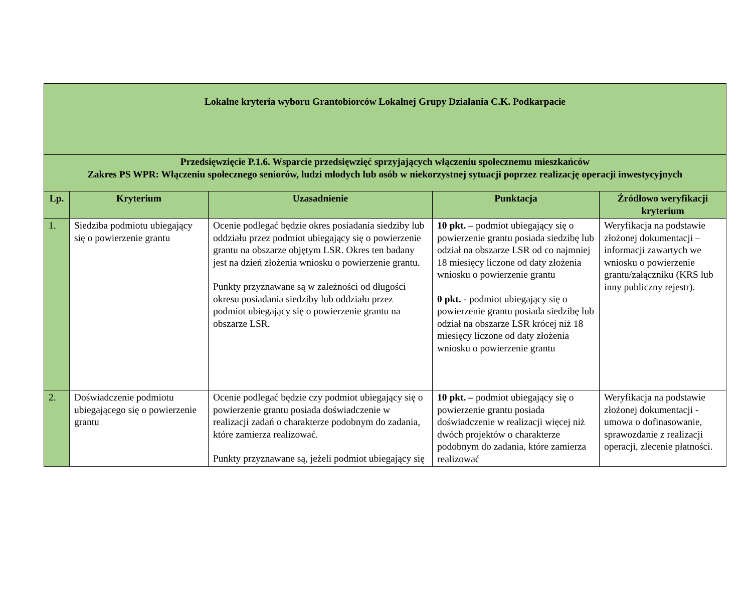| Lokalne kryteria wyboru Grantobiorców Lokalnej Grupy Działania C.K. Podkarpacie | | | | |
| --- | --- | --- | --- | --- |
| Przedsięwzięcie P.1.6. Wsparcie przedsięwzięć sprzyjających włączeniu społecznemu mieszkańców Zakres PS WPR: Włączeniu społecznego seniorów, ludzi młodych lub osób w niekorzystnej sytuacji poprzez realizację operacji inwestycyjnych | | | | |
| Lp. | Kryterium | Uzasadnienie | Punktacja | Źródłowo weryfikacji kryterium |
| 1. | Siedziba podmiotu ubiegający się o powierzenie grantu | Ocenie podlegać będzie okres posiadania siedziby lub oddziału przez podmiot ubiegający się o powierzenie grantu na obszarze objętym LSR. Okres ten badany jest na dzień złożenia wniosku o powierzenie grantu. Punkty przyznawane są w zależności od długości okresu posiadania siedziby lub oddziału przez podmiot ubiegający się o powierzenie grantu na obszarze LSR. | 10 pkt. – podmiot ubiegający się o powierzenie grantu posiada siedzibę lub odział na obszarze LSR od co najmniej 18 miesięcy liczone od daty złożenia wniosku o powierzenie grantu 0 pkt. - podmiot ubiegający się o powierzenie grantu posiada siedzibę lub odział na obszarze LSR krócej niż 18 miesięcy liczone od daty złożenia wniosku o powierzenie grantu | Weryfikacja na podstawie złożonej dokumentacji – informacji zawartych we wniosku o powierzenie grantu/załączniku (KRS lub inny publiczny rejestr). |
| 2. | Doświadczenie podmiotu ubiegającego się o powierzenie grantu | Ocenie podlegać będzie czy podmiot ubiegający się o powierzenie grantu posiada doświadczenie w realizacji zadań o charakterze podobnym do zadania, które zamierza realizować. Punkty przyznawane są, jeżeli podmiot ubiegający się | 10 pkt. – podmiot ubiegający się o powierzenie grantu posiada doświadczenie w realizacji więcej niż dwóch projektów o charakterze podobnym do zadania, które zamierza realizować | Weryfikacja na podstawie złożonej dokumentacji - umowa o dofinasowanie, sprawozdanie z realizacji operacji, zlecenie płatności. |